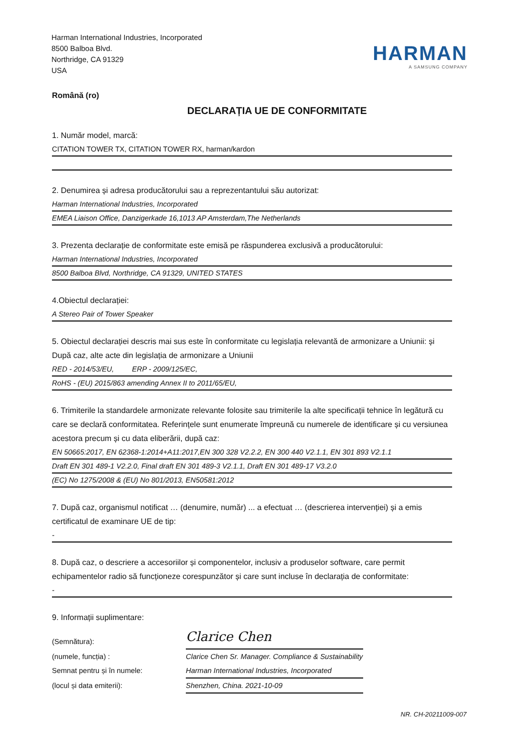Harman International Industries, Incorporated
8500 Balboa Blvd.
Northridge, CA 91329
USA
HARMAN
A SAMSUNG COMPANY
Română (ro)
DECLARAȚIA UE DE CONFORMITATE
1. Număr model, marcă:
CITATION TOWER TX, CITATION TOWER RX, harman/kardon
2. Denumirea și adresa producătorului sau a reprezentantului său autorizat:
Harman International Industries, Incorporated
EMEA Liaison Office, Danzigerkade 16,1013 AP Amsterdam,The Netherlands
3. Prezenta declarație de conformitate este emisă pe răspunderea exclusivă a producătorului:
Harman International Industries, Incorporated
8500 Balboa Blvd, Northridge, CA 91329, UNITED STATES
4.Obiectul declarației:
A Stereo Pair of Tower Speaker
5. Obiectul declarației descris mai sus este în conformitate cu legislația relevantă de armonizare a Uniunii: și După caz, alte acte din legislația de armonizare a Uniunii
RED - 2014/53/EU, ERP - 2009/125/EC,
RoHS - (EU) 2015/863 amending Annex II to 2011/65/EU,
6. Trimiterile la standardele armonizate relevante folosite sau trimiterile la alte specificații tehnice în legătură cu care se declară conformitatea. Referințele sunt enumerate împreună cu numerele de identificare și cu versiunea acestora precum și cu data eliberării, după caz:
EN 50665:2017, EN 62368-1:2014+A11:2017,EN 300 328 V2.2.2, EN 300 440 V2.1.1, EN 301 893 V2.1.1
Draft EN 301 489-1 V2.2.0, Final draft EN 301 489-3 V2.1.1, Draft EN 301 489-17 V3.2.0
(EC) No 1275/2008 & (EU) No 801/2013, EN50581:2012
7. După caz, organismul notificat … (denumire, număr) ... a efectuat … (descrierea intervenției) și a emis certificatul de examinare UE de tip:
-
8. După caz, o descriere a accesoriilor și componentelor, inclusiv a produselor software, care permit echipamentelor radio să funcționeze corespunzător și care sunt incluse în declarația de conformitate:
-
9. Informații suplimentare:
(Semnătura):
Clarice Chen
(numele, funcția) :
Clarice Chen Sr. Manager. Compliance & Sustainability
Semnat pentru și în numele:
Harman International Industries, Incorporated
(locul și data emiterii):
Shenzhen, China. 2021-10-09
NR. CH-20211009-007